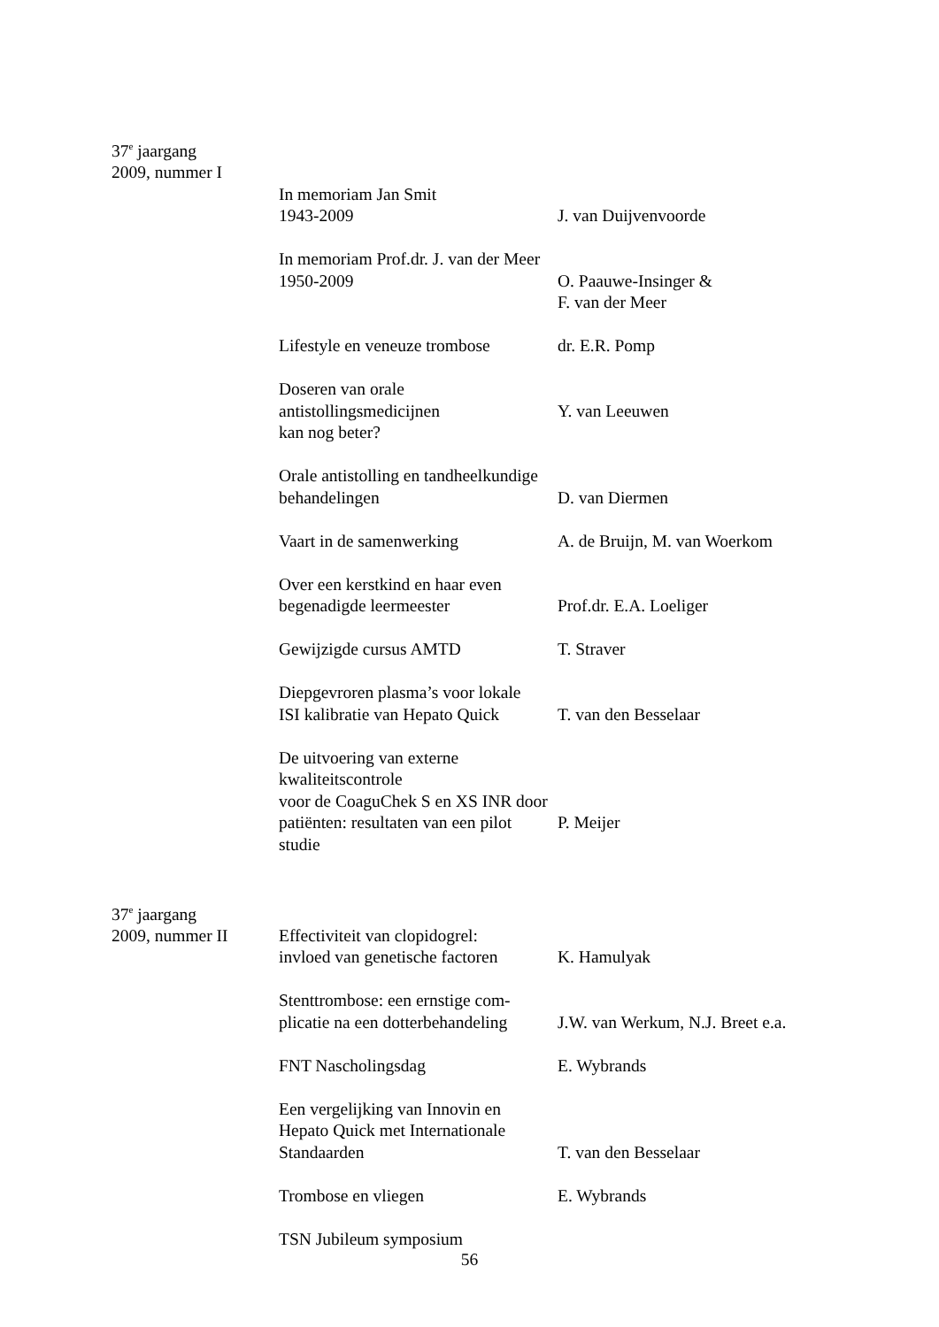37<sup>e</sup> jaargang
2009, nummer I
In memoriam Jan Smit
1943-2009
J. van Duijvenvoorde
In memoriam Prof.dr. J. van der Meer
1950-2009
O. Paauwe-Insinger &
F. van der Meer
Lifestyle en veneuze trombose
dr. E.R. Pomp
Doseren van orale antistollingsmedicijnen
kan nog beter?
Y. van Leeuwen
Orale antistolling en tandheelkundige
behandelingen
D. van Diermen
Vaart in de samenwerking A. de Bruijn, M. van Woerkom
Over een kerstkind en haar even
begenadigde leermeester
Prof.dr. E.A. Loeliger
Gewijzigde cursus AMTD T. Straver
Diepgevroren plasma’s voor lokale
ISI kalibratie van Hepato Quick
T. van den Besselaar
De uitvoering van externe kwaliteitscontrole
voor de CoaguChek S en XS INR door
patiënten: resultaten van een pilot
studie
P. Meijer
37<sup>e</sup> jaargang
2009, nummer II Effectiviteit van clopidogrel:
invloed van genetische factoren
K. Hamulyak
Stenttrombose: een ernstige com-
plicatie na een dotterbehandeling
J.W. van Werkum, N.J. Breet e.a.
FNT Nascholingsdag E. Wybrands
Een vergelijking van Innovin en
Hepato Quick met Internationale
Standaarden
T. van den Besselaar
Trombose en vliegen E. Wybrands
TSN Jubileum symposium
56